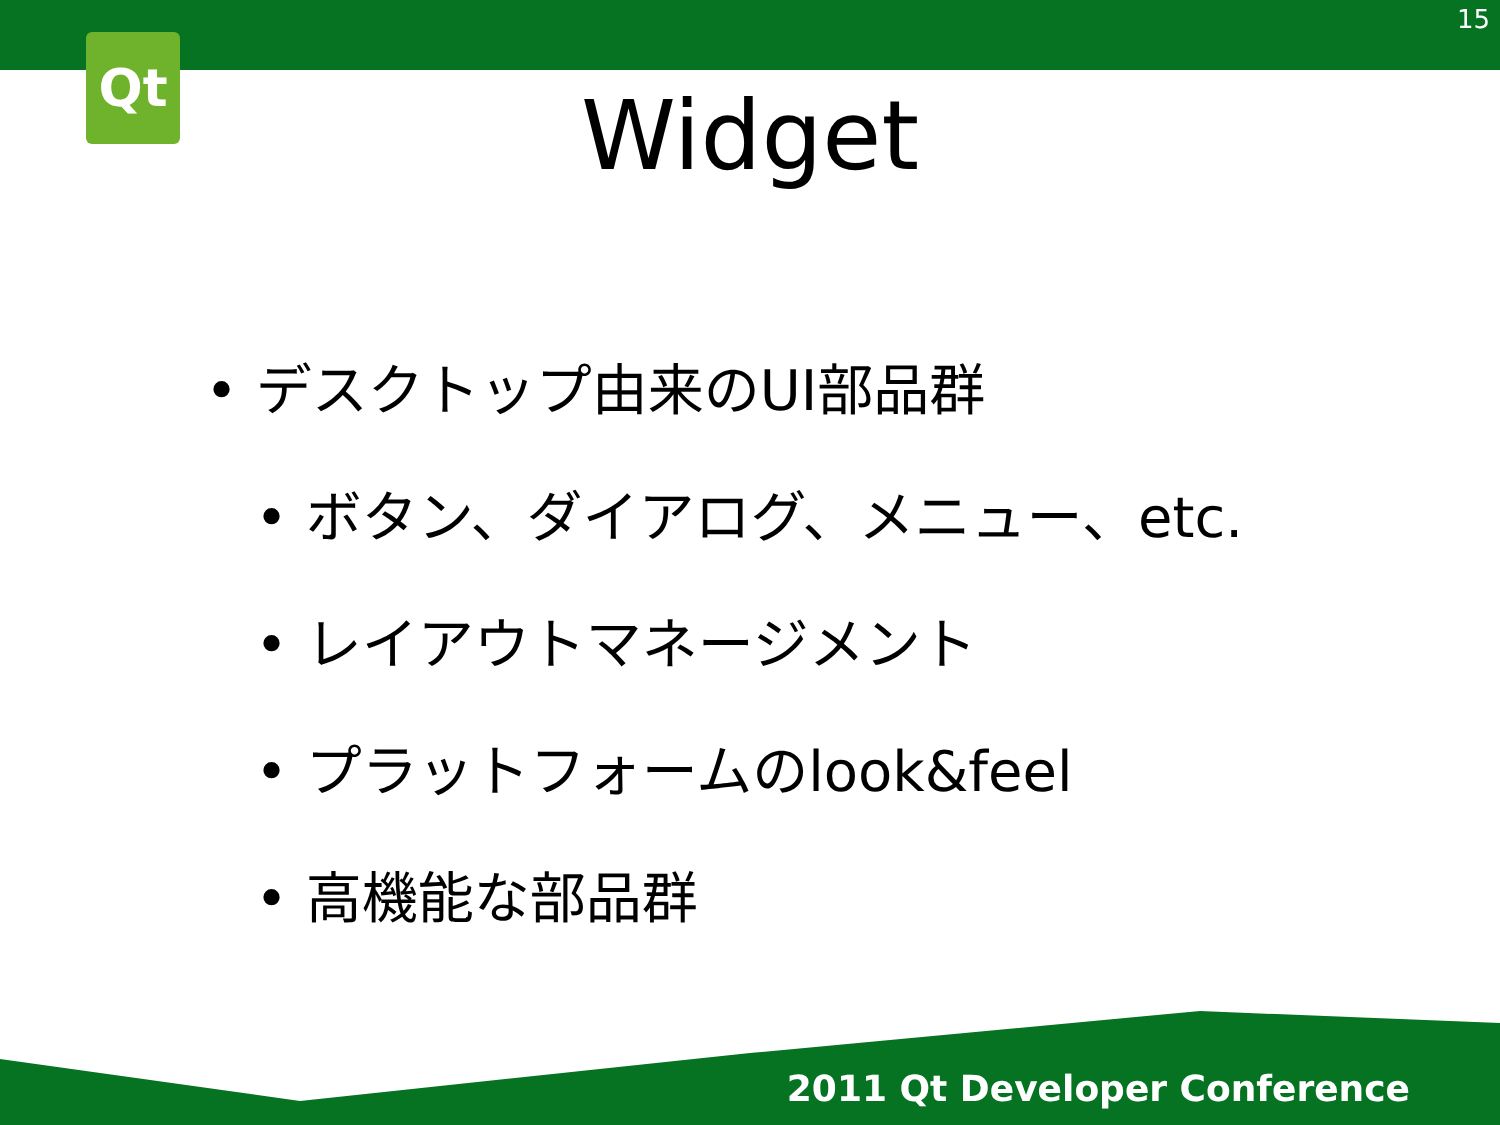15
Qt
Widget
• デスクトップ由来のUI部品群
• ボタン、ダイアログ、メニュー、etc.
• レイアウトマネージメント
• プラットフォームのlook&feel
• 高機能な部品群
2011 Qt Developer Conference